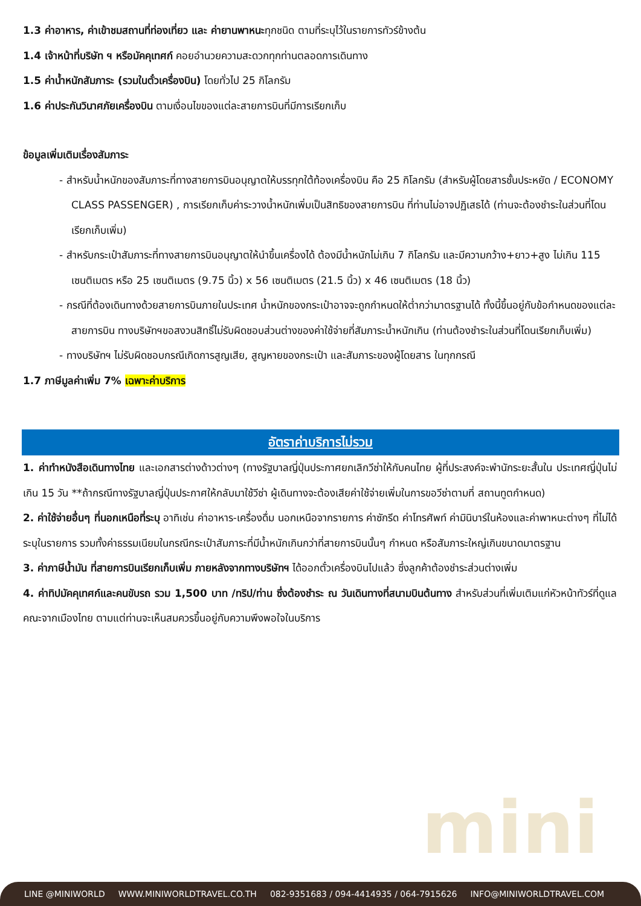mini
1.3 ค่าอาหาร, ค่าเข้าชมสถานที่ท่องเที่ยว และ ค่ายานพาหนะทุกชนิด ตามที่ระบุไว้ในรายการทัวร์ข้างต้น
1.4 เจ้าหน้าที่บริษัท ฯ หรือมัคคุเทศก์ คอยอำนวยความสะดวกทุกท่านตลอดการเดินทาง
1.5 ค่าน้ำหนักสัมภาระ (รวมในตั๋วเครื่องบิน) โดยทั่วไป 25 กิโลกรัม
1.6 ค่าประกันวินาศภัยเครื่องบิน ตามเงื่อนไขของแต่ละสายการบินที่มีการเรียกเก็บ
ข้อมูลเพิ่มเติมเรื่องสัมภาระ
- สำหรับน้ำหนักของสัมภาระที่ทางสายการบินอนุญาตให้บรรทุกใต้ท้องเครื่องบิน คือ 25 กิโลกรัม (สำหรับผู้โดยสารชั้นประหยัด / ECONOMY CLASS PASSENGER) , การเรียกเก็บค่าระวางน้ำหนักเพิ่มเป็นสิทธิของสายการบิน ที่ท่านไม่อาจปฏิเสธได้ (ท่านจะต้องชำระในส่วนที่โดนเรียกเก็บเพิ่ม)
- สำหรับกระเป๋าสัมภาระที่ทางสายการบินอนุญาตให้นำขึ้นเครื่องได้ ต้องมีน้ำหนักไม่เกิน 7 กิโลกรัม และมีความกว้าง+ยาว+สูง ไม่เกิน 115 เซนติเมตร หรือ 25 เซนติเมตร (9.75 นิ้ว) x 56 เซนติเมตร (21.5 นิ้ว) x 46 เซนติเมตร (18 นิ้ว)
- กรณีที่ต้องเดินทางด้วยสายการบินภายในประเทศ น้ำหนักของกระเป๋าอาจจะถูกกำหนดให้ต่ำกว่ามาตรฐานได้ ทั้งนี้ขึ้นอยู่กับข้อกำหนดของแต่ละสายการบิน ทางบริษัทฯขอสงวนสิทธิ์ไม่รับผิดชอบส่วนต่างของค่าใช้จ่ายที่สัมภาระน้ำหนักเกิน (ท่านต้องชำระในส่วนที่โดนเรียกเก็บเพิ่ม)
- ทางบริษัทฯ ไม่รับผิดชอบกรณีเกิดการสูญเสีย, สูญหายของกระเป๋า และสัมภาระของผู้โดยสาร ในทุกกรณี
1.7 ภาษีมูลค่าเพิ่ม 7% เฉพาะค่าบริการ
อัตราค่าบริการไม่รวม
1. ค่าทำหนังสือเดินทางไทย และเอกสารต่างด้าวต่างๆ (ทางรัฐบาลญี่ปุ่นประกาศยกเลิกวีซ่าให้กับคนไทย ผู้ที่ประสงค์จะพำนักระยะสั้นใน ประเทศญี่ปุ่นไม่เกิน 15 วัน **ถ้ากรณีทางรัฐบาลญี่ปุ่นประกาศให้กลับมาใช้วีซ่า ผู้เดินทางจะต้องเสียค่าใช้จ่ายเพิ่มในการขอวีซ่าตามที่ สถานทูตกำหนด)
2. ค่าใช้จ่ายอื่นๆ ที่นอกเหนือที่ระบุ อาทิเช่น ค่าอาหาร-เครื่องดื่ม นอกเหนือจากรายการ ค่าซักรีด ค่าโทรศัพท์ ค่ามินิบาร์ในห้องและค่าพาหนะต่างๆ ที่ไม่ได้ระบุในรายการ รวมทั้งค่าธรรมเนียมในกรณีกระเป๋าสัมภาระที่มีน้ำหนักเกินกว่าที่สายการบินนั้นๆ กำหนด หรือสัมภาระใหญ่เกินขนาดมาตรฐาน
3. ค่าภาษีน้ำมัน ที่สายการบินเรียกเก็บเพิ่ม ภายหลังจากทางบริษัทฯ ได้ออกตั๋วเครื่องบินไปแล้ว ซึ่งลูกค้าต้องชำระส่วนต่างเพิ่ม
4. ค่าทิปมัคคุเทศก์และคนขับรถ รวม 1,500 บาท /ทริป/ท่าน ซึ่งต้องชำระ ณ วันเดินทางที่สนามบินต้นทาง สำหรับส่วนที่เพิ่มเติมแก่หัวหน้าทัวร์ที่ดูแลคณะจากเมืองไทย ตามแต่ท่านจะเห็นสมควรขึ้นอยู่กับความพึงพอใจในบริการ
LINE @MINIWORLD WWW.MINIWORLDTRAVEL.CO.TH 082-9351683 / 094-4414935 / 064-7915626 INFO@MINIWORLDTRAVEL.COM